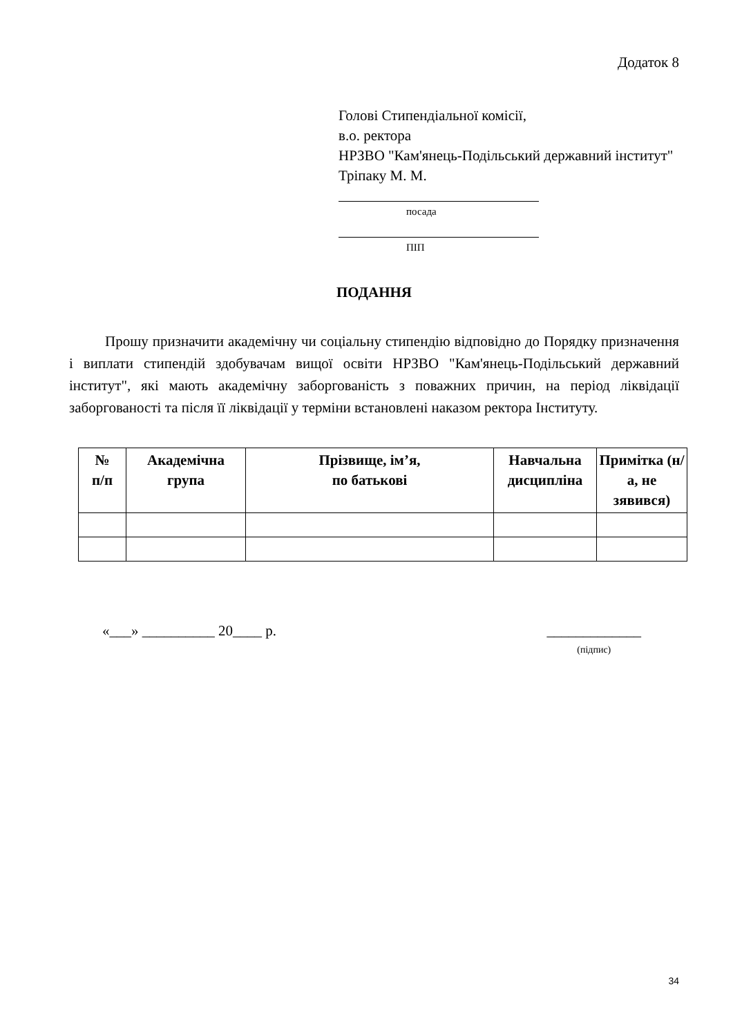Додаток 8
Голові Стипендіальної комісії,
в.о. ректора
НРЗВО "Кам'янець-Подільський державний інститут"
Тріпаку М. М.
посада
ПІП
ПОДАННЯ
Прошу призначити академічну чи соціальну стипендію відповідно до Порядку призначення і виплати стипендій здобувачам вищої освіти НРЗВО "Кам'янець-Подільський державний інститут", які мають академічну заборгованість з поважних причин, на період ліквідації заборгованості та після її ліквідації у терміни встановлені наказом ректора Інституту.
| № п/п | Академічна група | Прізвище, ім’я, по батькові | Навчальна дисципліна | Примітка (н/а, не зявився) |
| --- | --- | --- | --- | --- |
«___» __________ 20____ р. _____________
(підпис)
34